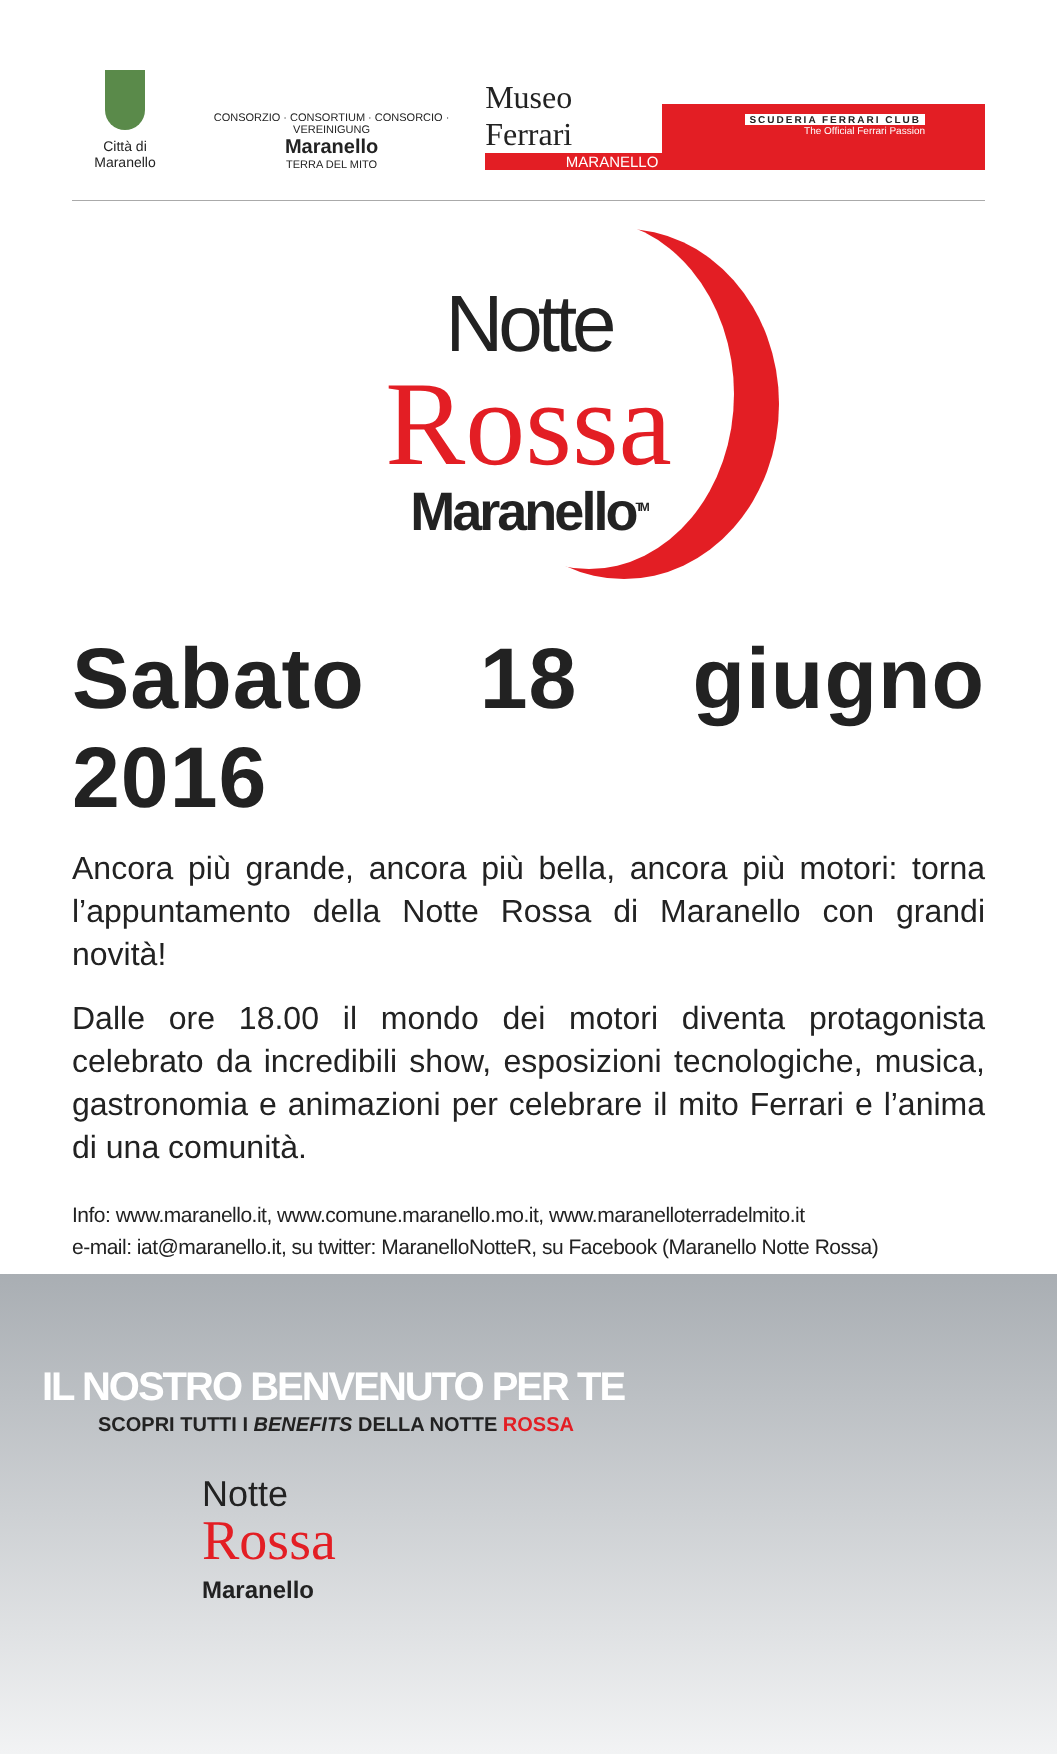Città di Maranello
CONSORZIO · CONSORTIUM · CONSORCIO · VEREINIGUNG
Maranello
TERRA DEL MITO
Museo Ferrari
MARANELLO
SCUDERIA FERRARI CLUB
The Official Ferrari Passion
Notte
Rossa
Maranello<sup>TM</sup>
Sabato 18 giugno 2016
Ancora più grande, ancora più bella, ancora più motori: torna l’appuntamento della Notte Rossa di Maranello con grandi novità!
Dalle ore 18.00 il mondo dei motori diventa protagonista celebrato da incredibili show, esposizioni tecnologiche, musica, gastronomia e animazioni per celebrare il mito Ferrari e l’anima di una comunità.
Info: www.maranello.it, www.comune.maranello.mo.it, www.maranelloterradelmito.it
e-mail: iat@maranello.it, su twitter: MaranelloNotteR, su Facebook (Maranello Notte Rossa)
IL NOSTRO BENVENUTO PER TE
SCOPRI TUTTI I BENEFITS DELLA NOTTE ROSSA
Notte
Rossa
Maranello